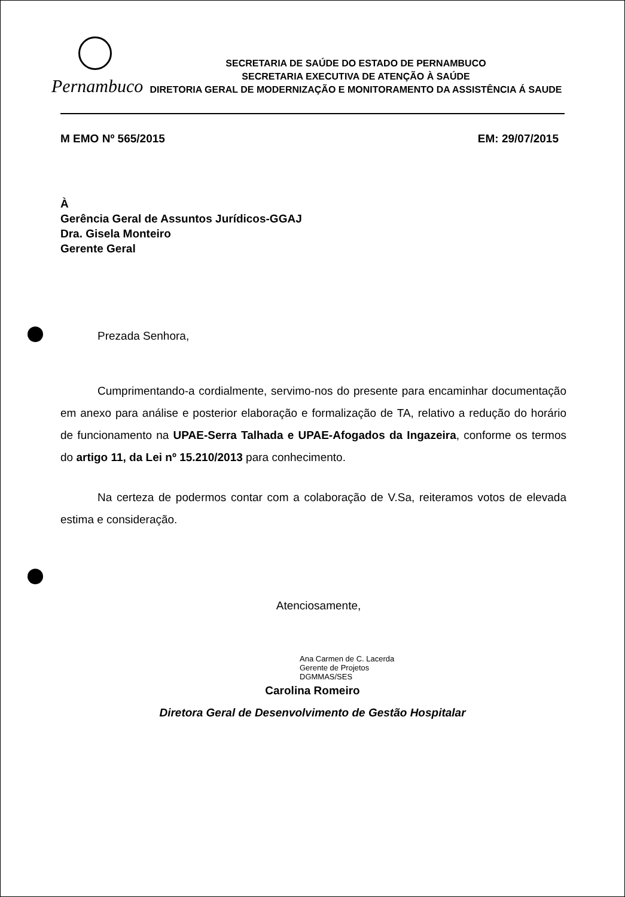Pernambuco
SECRETARIA DE SAÚDE DO ESTADO DE PERNAMBUCO
SECRETARIA EXECUTIVA DE ATENÇÃO À SAÚDE
DIRETORIA GERAL DE MODERNIZAÇÃO E MONITORAMENTO DA ASSISTÊNCIA Á SAUDE
M EMO Nº 565/2015 EM: 29/07/2015
À
Gerência Geral de Assuntos Jurídicos-GGAJ
Dra. Gisela Monteiro
Gerente Geral
Prezada Senhora,
Cumprimentando-a cordialmente, servimo-nos do presente para encaminhar documentação em anexo para análise e posterior elaboração e formalização de TA, relativo a redução do horário de funcionamento na UPAE-Serra Talhada e UPAE-Afogados da Ingazeira, conforme os termos do artigo 11, da Lei nº 15.210/2013 para conhecimento.
Na certeza de podermos contar com a colaboração de V.Sa, reiteramos votos de elevada estima e consideração.
Atenciosamente,
Ana Carmen de C. Lacerda
Gerente de Projetos
DGMMAS/SES
Carolina Romeiro
Diretora Geral de Desenvolvimento de Gestão Hospitalar